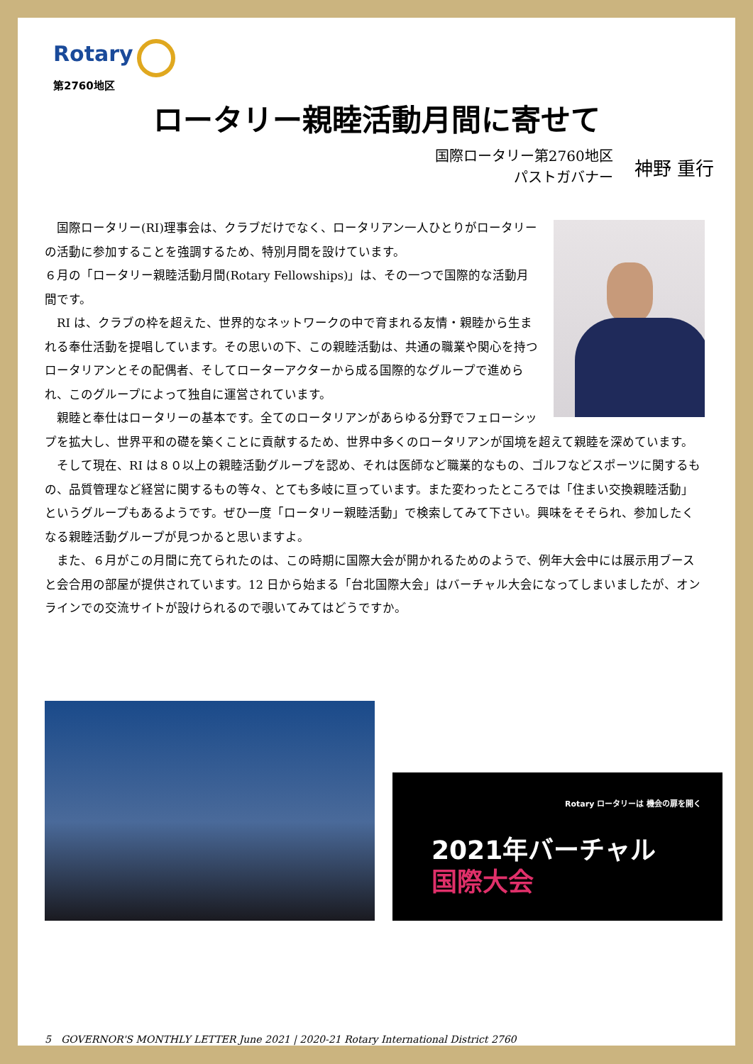Rotary
第2760地区
ロータリー親睦活動月間に寄せて
国際ロータリー第2760地区
パストガバナー
神野 重行
　国際ロータリー(RI)理事会は、クラブだけでなく、ロータリアン一人ひとりがロータリーの活動に参加することを強調するため、特別月間を設けています。
６月の「ロータリー親睦活動月間(Rotary Fellowships)」は、その一つで国際的な活動月間です。
　RI は、クラブの枠を超えた、世界的なネットワークの中で育まれる友情・親睦から生まれる奉仕活動を提唱しています。その思いの下、この親睦活動は、共通の職業や関心を持つロータリアンとその配偶者、そしてローターアクターから成る国際的なグループで進められ、このグループによって独自に運営されています。
　親睦と奉仕はロータリーの基本です。全てのロータリアンがあらゆる分野でフェローシップを拡大し、世界平和の礎を築くことに貢献するため、世界中多くのロータリアンが国境を超えて親睦を深めています。
　そして現在、RI は８０以上の親睦活動グループを認め、それは医師など職業的なもの、ゴルフなどスポーツに関するもの、品質管理など経営に関するもの等々、とても多岐に亘っています。また変わったところでは「住まい交換親睦活動」というグループもあるようです。ぜひ一度「ロータリー親睦活動」で検索してみて下さい。興味をそそられ、参加したくなる親睦活動グループが見つかると思いますよ。
　また、６月がこの月間に充てられたのは、この時期に国際大会が開かれるためのようで、例年大会中には展示用ブースと会合用の部屋が提供されています。12 日から始まる「台北国際大会」はバーチャル大会になってしまいましたが、オンラインでの交流サイトが設けられるので覗いてみてはどうですか。
Rotary ロータリーは 機会の扉を開く
2021年バーチャル
国際大会
5　GOVERNOR'S MONTHLY LETTER June 2021 | 2020-21 Rotary International District 2760